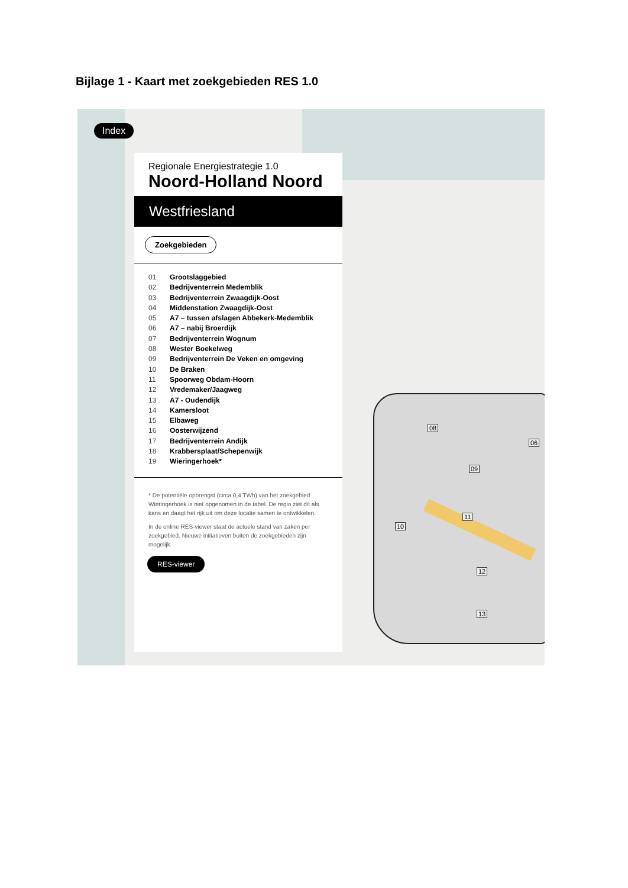Bijlage 1 - Kaart met zoekgebieden RES 1.0
Index
Regionale Energiestrategie 1.0
Noord-Holland Noord
Westfriesland
Zoekgebieden
01 Grootslaggebied
02 Bedrijventerrein Medemblik
03 Bedrijventerrein Zwaagdijk-Oost
04 Middenstation Zwaagdijk-Oost
05 A7 – tussen afslagen Abbekerk-Medemblik
06 A7 – nabij Broerdijk
07 Bedrijventerrein Wognum
08 Wester Boekelweg
09 Bedrijventerrein De Veken en omgeving
10 De Braken
11 Spoorweg Obdam-Hoorn
12 Vredemaker/Jaagweg
13 A7 - Oudendijk
14 Kamersloot
15 Elbaweg
16 Oosterwijzend
17 Bedrijventerrein Andijk
18 Krabbersplaat/Schepenwijk
19 Wieringerhoek*
* De potentiële opbrengst (circa 0,4 TWh) van het zoekgebied Wieringerhoek is niet opgenomen in de tabel. De regio ziet dit als kans en daagt het rijk uit om deze locatie samen te ontwikkelen.
In de online RES-viewer staat de actuele stand van zaken per zoekgebied. Nieuwe initiatieven buiten de zoekgebieden zijn mogelijk.
RES-viewer
08
06
09
11
10
12
13